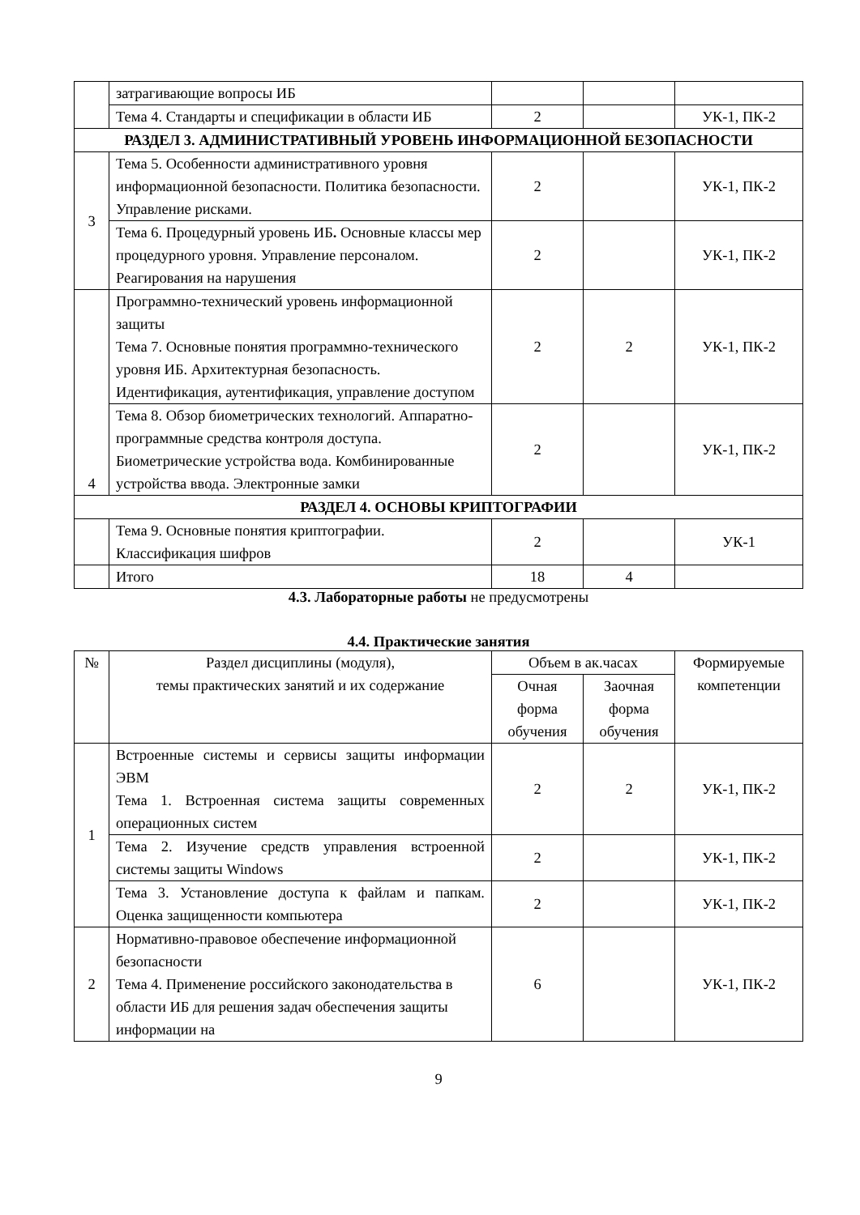| | затрагивающие вопросы ИБ | | | |
| | Тема 4. Стандарты и спецификации в области ИБ | 2 | | УК-1, ПК-2 |
| РАЗДЕЛ 3. АДМИНИСТРАТИВНЫЙ УРОВЕНЬ ИНФОРМАЦИОННОЙ БЕЗОПАСНОСТИ | | | | |
| 3 | Тема 5. Особенности административного уровня информационной безопасности. Политика безопасности. Управление рисками. | 2 | | УК-1, ПК-2 |
| | Тема 6. Процедурный уровень ИБ . Основные классы мер процедурного уровня. Управление персоналом. Реагирования на нарушения | 2 | | УК-1, ПК-2 |
| 4 | Программно-технический уровень информационной защиты Тема 7. Основные понятия программно-технического уровня ИБ. Архитектурная безопасность. Идентификация, аутентификация, управление доступом | 2 | 2 | УК-1, ПК-2 |
| | Тема 8. Обзор биометрических технологий. Аппаратно-программные средства контроля доступа. Биометрические устройства вода. Комбинированные устройства ввода. Электронные замки | 2 | | УК-1, ПК-2 |
| РАЗДЕЛ 4. ОСНОВЫ КРИПТОГРАФИИ | | | | |
| | Тема 9. Основные понятия криптографии. Классификация шифров | 2 | | УК-1 |
| | Итого | 18 | 4 | |
4.3. Лабораторные работы не предусмотрены
4.4. Практические занятия
| № | Раздел дисциплины (модуля), темы практических занятий и их содержание | Объем в ак.часах | | Формируемые компетенции |
| --- | --- | --- | --- | --- |
| | | Очная форма обучения | Заочная форма обучения | |
| 1 | Встроенные системы и сервисы защиты информации ЭВМ Тема 1. Встроенная система защиты современных операционных систем | 2 | 2 | УК-1, ПК-2 |
| | Тема 2. Изучение средств управления встроенной системы защиты Windows | 2 | | УК-1, ПК-2 |
| | Тема 3. Установление доступа к файлам и папкам. Оценка защищенности компьютера | 2 | | УК-1, ПК-2 |
| 2 | Нормативно-правовое обеспечение информационной безопасности Тема 4. Применение российского законодательства в области ИБ для решения задач обеспечения защиты информации на | 6 | | УК-1, ПК-2 |
9